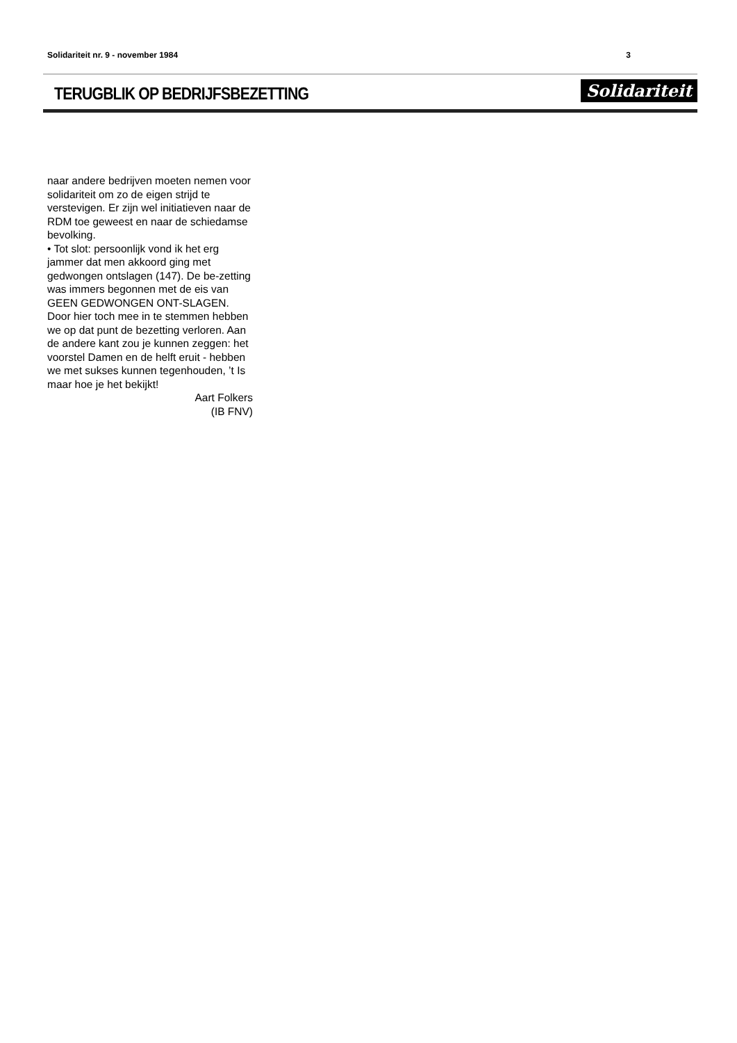Solidariteit nr. 9 - november 1984 3
TERUGBLIK OP BEDRIJFSBEZETTING
Solidariteit
naar andere bedrijven moeten nemen voor solidariteit om zo de eigen strijd te verstevigen. Er zijn wel initiatieven naar de RDM toe geweest en naar de schiedamse bevolking.
• Tot slot: persoonlijk vond ik het erg jammer dat men akkoord ging met gedwongen ontslagen (147). De be-zetting was immers begonnen met de eis van GEEN GEDWONGEN ONT-SLAGEN. Door hier toch mee in te stemmen hebben we op dat punt de bezetting verloren. Aan de andere kant zou je kunnen zeggen: het voorstel Damen en de helft eruit - hebben we met sukses kunnen tegenhouden, ’t Is maar hoe je het bekijkt!
Aart Folkers
(IB FNV)